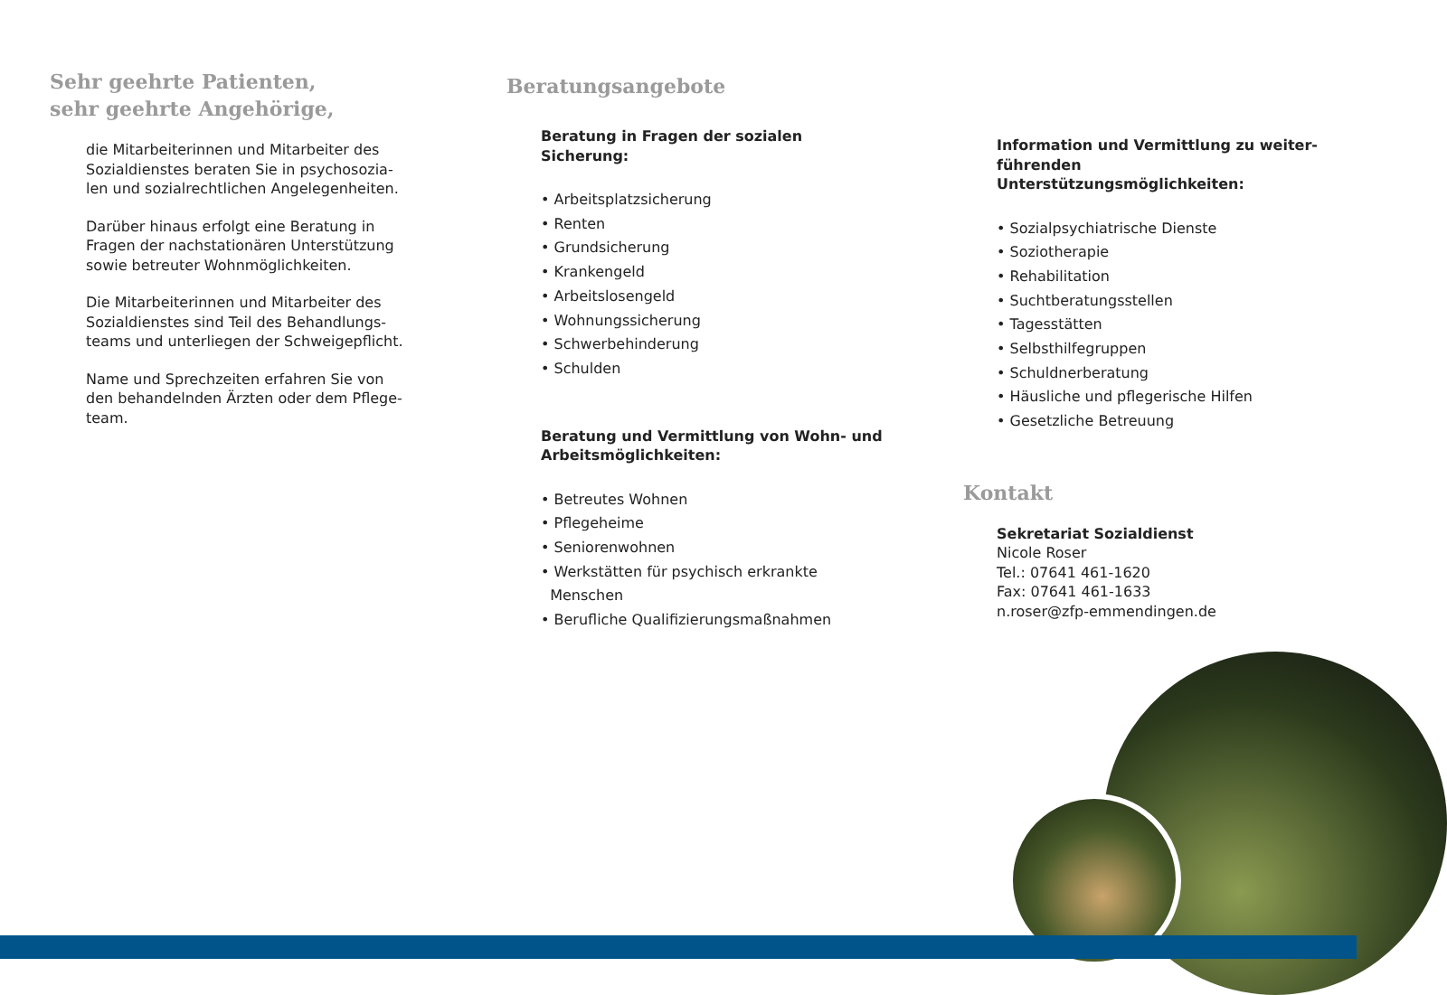Sehr geehrte Patienten,
sehr geehrte Angehörige,
die Mitarbeiterinnen und Mitarbeiter des Sozialdienstes beraten Sie in psychosozia-len und sozialrechtlichen Angelegenheiten.
Darüber hinaus erfolgt eine Beratung in Fragen der nachstationären Unterstützung sowie betreuter Wohnmöglichkeiten.
Die Mitarbeiterinnen und Mitarbeiter des Sozialdienstes sind Teil des Behandlungs-teams und unterliegen der Schweigepflicht.
Name und Sprechzeiten erfahren Sie von den behandelnden Ärzten oder dem Pflege-team.
Beratungsangebote
Beratung in Fragen der sozialen
Sicherung:
• Arbeitsplatzsicherung
• Renten
• Grundsicherung
• Krankengeld
• Arbeitslosengeld
• Wohnungssicherung
• Schwerbehinderung
• Schulden
Beratung und Vermittlung von Wohn- und Arbeitsmöglichkeiten:
• Betreutes Wohnen
• Pflegeheime
• Seniorenwohnen
• Werkstätten für psychisch erkrankte
Menschen
• Berufliche Qualifizierungsmaßnahmen
Information und Vermittlung zu weiter-führenden Unterstützungsmöglichkeiten:
• Sozialpsychiatrische Dienste
• Soziotherapie
• Rehabilitation
• Suchtberatungsstellen
• Tagesstätten
• Selbsthilfegruppen
• Schuldnerberatung
• Häusliche und pflegerische Hilfen
• Gesetzliche Betreuung
Kontakt
Sekretariat Sozialdienst
Nicole Roser
Tel.: 07641 461-1620
Fax: 07641 461-1633
n.roser@zfp-emmendingen.de